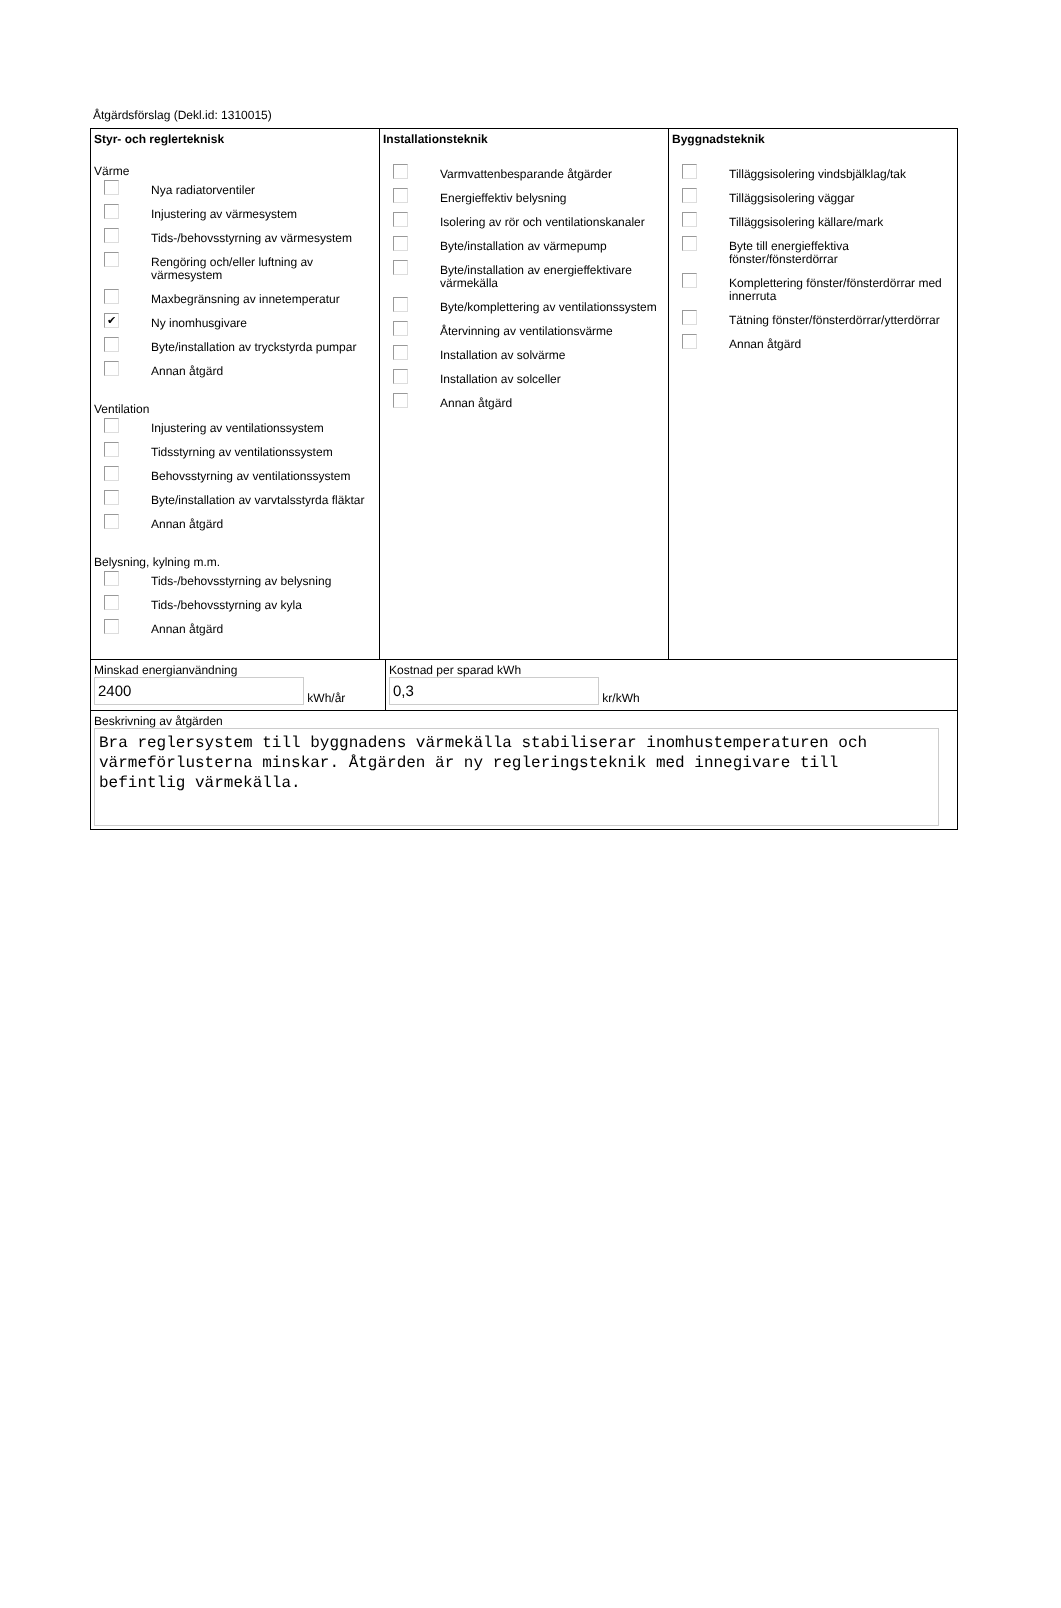Åtgärdsförslag (Dekl.id: 1310015)
Styr- och reglerteknisk
Värme
Nya radiatorventiler
Injustering av värmesystem
Tids-/behovsstyrning av värmesystem
Rengöring och/eller luftning av värmesystem
Maxbegränsning av innetemperatur
✔ Ny inomhusgivare
Byte/installation av tryckstyrda pumpar
Annan åtgärd
Ventilation
Injustering av ventilationssystem
Tidsstyrning av ventilationssystem
Behovsstyrning av ventilationssystem
Byte/installation av varvtalsstyrda fläktar
Annan åtgärd
Belysning, kylning m.m.
Tids-/behovsstyrning av belysning
Tids-/behovsstyrning av kyla
Annan åtgärd
Installationsteknik
Varmvattenbesparande åtgärder
Energieffektiv belysning
Isolering av rör och ventilationskanaler
Byte/installation av värmepump
Byte/installation av energieffektivare värmekälla
Byte/komplettering av ventilationssystem
Återvinning av ventilationsvärme
Installation av solvärme
Installation av solceller
Annan åtgärd
Byggnadsteknik
Tilläggsisolering vindsbjälklag/tak
Tilläggsisolering väggar
Tilläggsisolering källare/mark
Byte till energieffektiva fönster/fönsterdörrar
Komplettering fönster/fönsterdörrar med innerruta
Tätning fönster/fönsterdörrar/ytterdörrar
Annan åtgärd
Minskad energianvändning
2400 kWh/år
Kostnad per sparad kWh
0,3 kr/kWh
Beskrivning av åtgärden
Bra reglersystem till byggnadens värmekälla stabiliserar inomhustemperaturen och värmeförlusterna minskar. Åtgärden är ny regleringsteknik med innegivare till befintlig värmekälla.